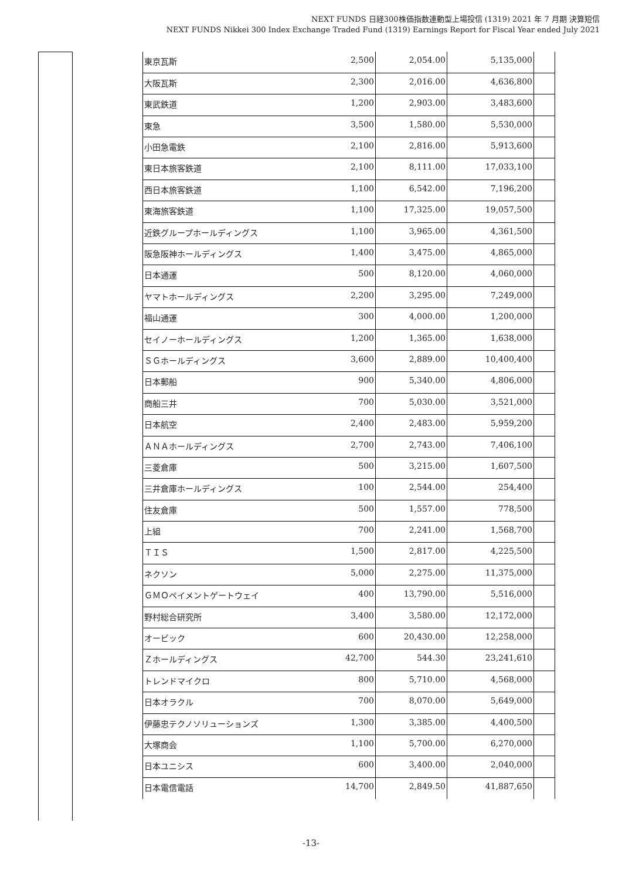NEXT FUNDS 日経300株価指数連動型上場投信 (1319) 2021 年 7 月期 決算短信
NEXT FUNDS Nikkei 300 Index Exchange Traded Fund (1319) Earnings Report for Fiscal Year ended July 2021
| 東京瓦斯 | 2,500 | 2,054.00 | 5,135,000 | |
| 大阪瓦斯 | 2,300 | 2,016.00 | 4,636,800 | |
| 東武鉄道 | 1,200 | 2,903.00 | 3,483,600 | |
| 東急 | 3,500 | 1,580.00 | 5,530,000 | |
| 小田急電鉄 | 2,100 | 2,816.00 | 5,913,600 | |
| 東日本旅客鉄道 | 2,100 | 8,111.00 | 17,033,100 | |
| 西日本旅客鉄道 | 1,100 | 6,542.00 | 7,196,200 | |
| 東海旅客鉄道 | 1,100 | 17,325.00 | 19,057,500 | |
| 近鉄グループホールディングス | 1,100 | 3,965.00 | 4,361,500 | |
| 阪急阪神ホールディングス | 1,400 | 3,475.00 | 4,865,000 | |
| 日本通運 | 500 | 8,120.00 | 4,060,000 | |
| ヤマトホールディングス | 2,200 | 3,295.00 | 7,249,000 | |
| 福山通運 | 300 | 4,000.00 | 1,200,000 | |
| セイノーホールディングス | 1,200 | 1,365.00 | 1,638,000 | |
| ＳＧホールディングス | 3,600 | 2,889.00 | 10,400,400 | |
| 日本郵船 | 900 | 5,340.00 | 4,806,000 | |
| 商船三井 | 700 | 5,030.00 | 3,521,000 | |
| 日本航空 | 2,400 | 2,483.00 | 5,959,200 | |
| ＡＮＡホールディングス | 2,700 | 2,743.00 | 7,406,100 | |
| 三菱倉庫 | 500 | 3,215.00 | 1,607,500 | |
| 三井倉庫ホールディングス | 100 | 2,544.00 | 254,400 | |
| 住友倉庫 | 500 | 1,557.00 | 778,500 | |
| 上組 | 700 | 2,241.00 | 1,568,700 | |
| ＴＩＳ | 1,500 | 2,817.00 | 4,225,500 | |
| ネクソン | 5,000 | 2,275.00 | 11,375,000 | |
| ＧＭＯペイメントゲートウェイ | 400 | 13,790.00 | 5,516,000 | |
| 野村総合研究所 | 3,400 | 3,580.00 | 12,172,000 | |
| オービック | 600 | 20,430.00 | 12,258,000 | |
| Ｚホールディングス | 42,700 | 544.30 | 23,241,610 | |
| トレンドマイクロ | 800 | 5,710.00 | 4,568,000 | |
| 日本オラクル | 700 | 8,070.00 | 5,649,000 | |
| 伊藤忠テクノソリューションズ | 1,300 | 3,385.00 | 4,400,500 | |
| 大塚商会 | 1,100 | 5,700.00 | 6,270,000 | |
| 日本ユニシス | 600 | 3,400.00 | 2,040,000 | |
| 日本電信電話 | 14,700 | 2,849.50 | 41,887,650 | |
-13-